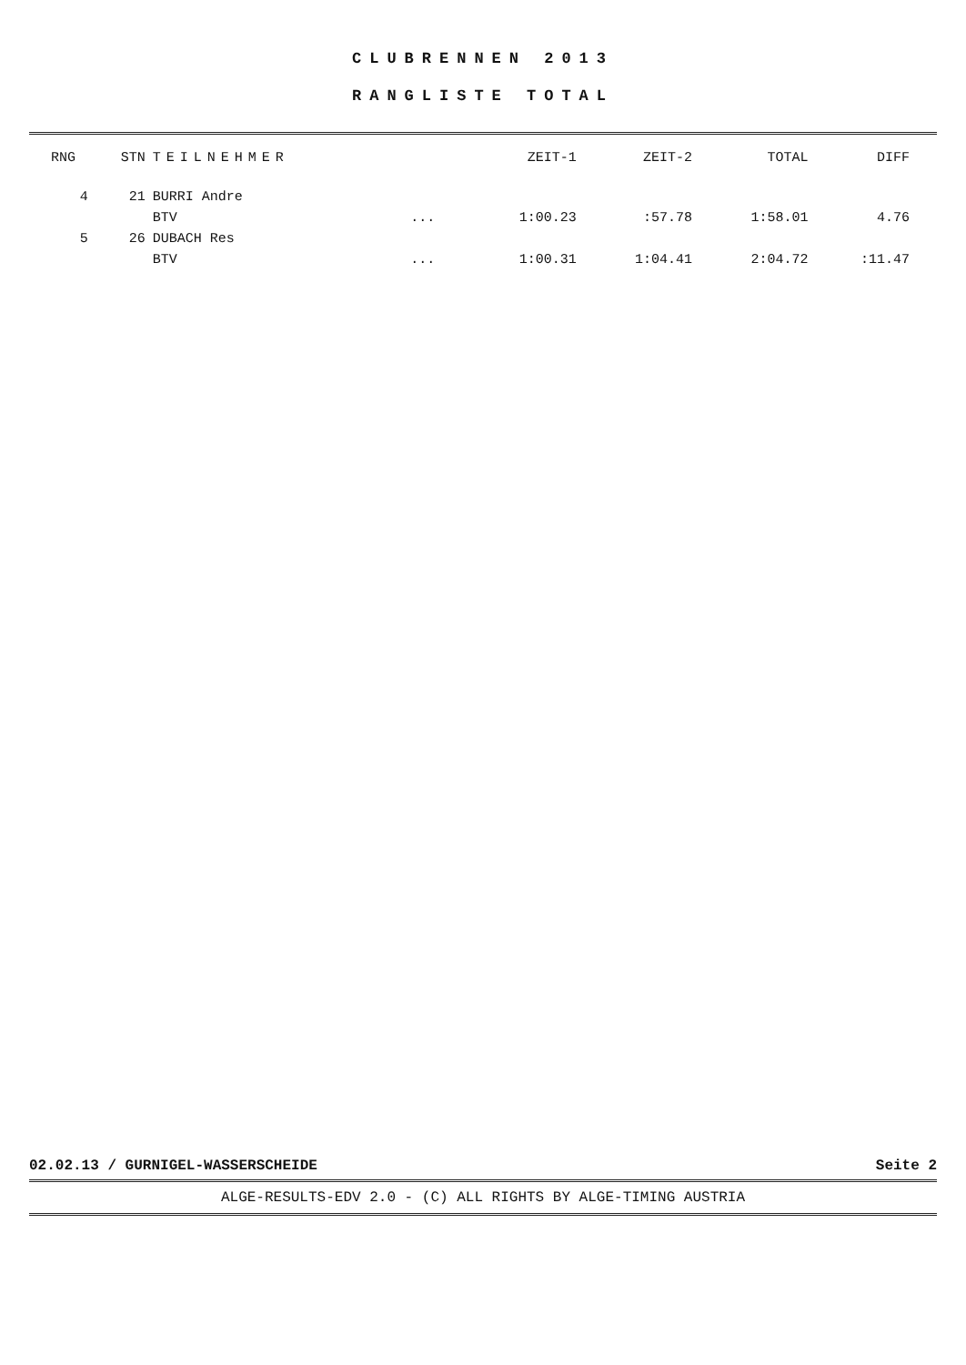CLUBRENNEN 2013
RANGLISTE TOTAL
| RNG | STN | TEILNEHMER | | ZEIT-1 | ZEIT-2 | TOTAL | DIFF |
| --- | --- | --- | --- | --- | --- | --- | --- |
| 4 | 21 | BURRI Andre | | | | | |
| | | BTV | ... | 1:00.23 | :57.78 | 1:58.01 | 4.76 |
| 5 | 26 | DUBACH Res | | | | | |
| | | BTV | ... | 1:00.31 | 1:04.41 | 2:04.72 | :11.47 |
02.02.13 / GURNIGEL-WASSERSCHEIDE Seite 2
ALGE-RESULTS-EDV 2.0 - (C) ALL RIGHTS BY ALGE-TIMING AUSTRIA